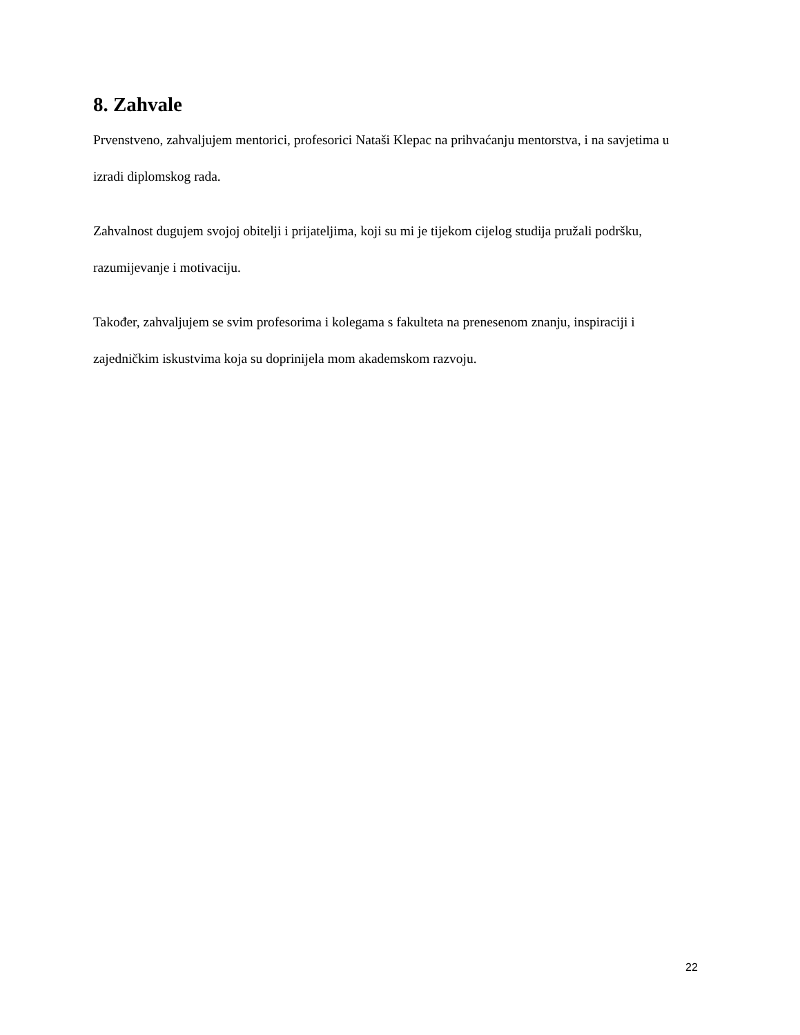8. Zahvale
Prvenstveno, zahvaljujem mentorici, profesorici Nataši Klepac na prihvaćanju mentorstva, i na savjetima u izradi diplomskog rada.
Zahvalnost dugujem svojoj obitelji i prijateljima, koji su mi je tijekom cijelog studija pružali podršku, razumijevanje i motivaciju.
Također, zahvaljujem se svim profesorima i kolegama s fakulteta na prenesenom znanju, inspiraciji i zajedničkim iskustvima koja su doprinijela mom akademskom razvoju.
22